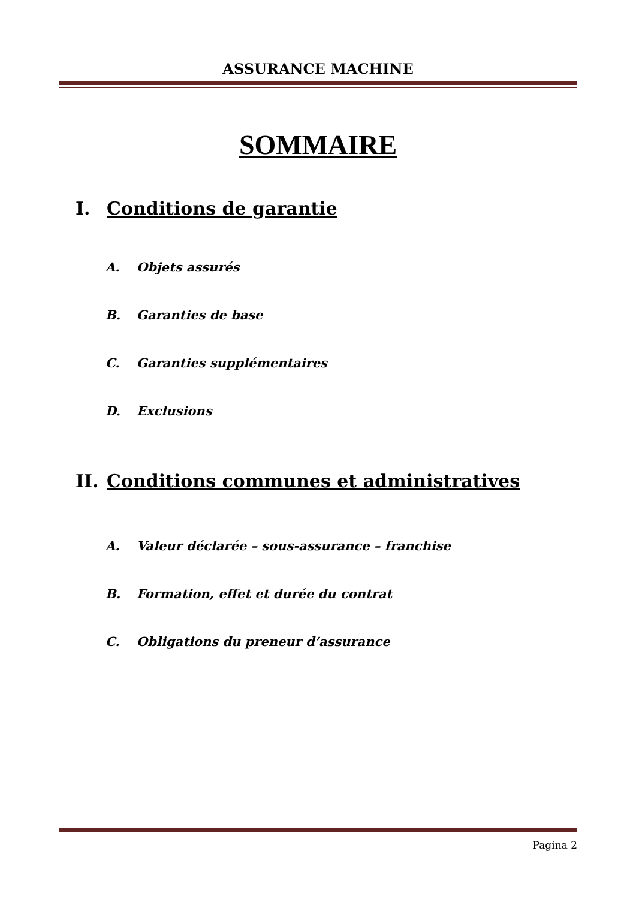ASSURANCE MACHINE
SOMMAIRE
I. Conditions de garantie
A. Objets assurés
B. Garanties de base
C. Garanties supplémentaires
D. Exclusions
II. Conditions communes et administratives
A. Valeur déclarée – sous-assurance – franchise
B. Formation, effet et durée du contrat
C. Obligations du preneur d’assurance
Pagina 2